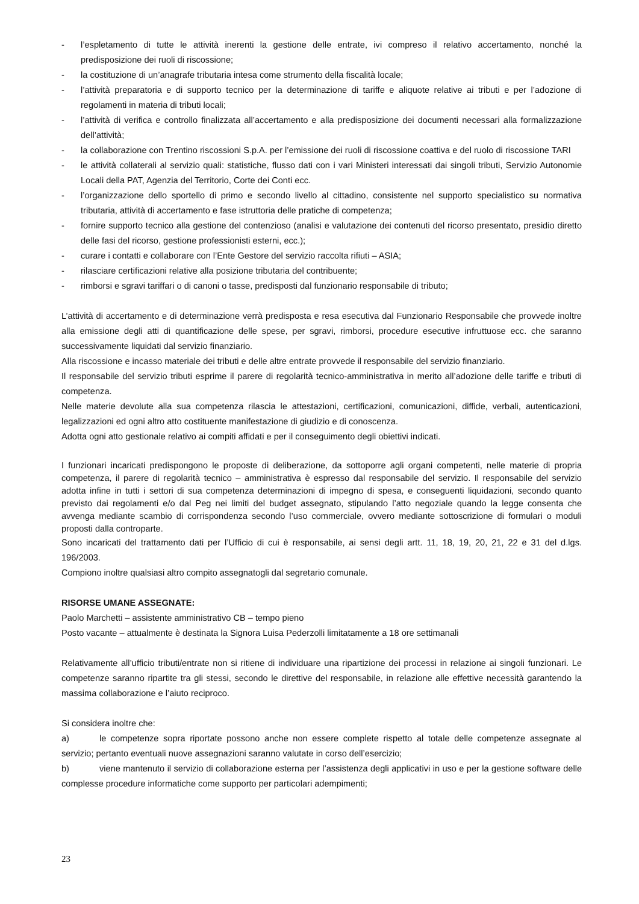- l’espletamento di tutte le attività inerenti la gestione delle entrate, ivi compreso il relativo accertamento, nonché la predisposizione dei ruoli di riscossione;
- la costituzione di un’anagrafe tributaria intesa come strumento della fiscalità locale;
- l’attività preparatoria e di supporto tecnico per la determinazione di tariffe e aliquote relative ai tributi e per l’adozione di regolamenti in materia di tributi locali;
- l’attività di verifica e controllo finalizzata all’accertamento e alla predisposizione dei documenti necessari alla formalizzazione dell’attività;
- la collaborazione con Trentino riscossioni S.p.A. per l’emissione dei ruoli di riscossione coattiva e del ruolo di riscossione TARI
- le attività collaterali al servizio quali: statistiche, flusso dati con i vari Ministeri interessati dai singoli tributi, Servizio Autonomie Locali della PAT, Agenzia del Territorio, Corte dei Conti ecc.
- l’organizzazione dello sportello di primo e secondo livello al cittadino, consistente nel supporto specialistico su normativa tributaria, attività di accertamento e fase istruttoria delle pratiche di competenza;
- fornire supporto tecnico alla gestione del contenzioso (analisi e valutazione dei contenuti del ricorso presentato, presidio diretto delle fasi del ricorso, gestione professionisti esterni, ecc.);
- curare i contatti e collaborare con l’Ente Gestore del servizio raccolta rifiuti – ASIA;
- rilasciare certificazioni relative alla posizione tributaria del contribuente;
- rimborsi e sgravi tariffari o di canoni o tasse, predisposti dal funzionario responsabile di tributo;
L’attività di accertamento e di determinazione verrà predisposta e resa esecutiva dal Funzionario Responsabile che provvede inoltre alla emissione degli atti di quantificazione delle spese, per sgravi, rimborsi, procedure esecutive infruttuose ecc. che saranno successivamente liquidati dal servizio finanziario.
Alla riscossione e incasso materiale dei tributi e delle altre entrate provvede il responsabile del servizio finanziario.
Il responsabile del servizio tributi esprime il parere di regolarità tecnico-amministrativa in merito all’adozione delle tariffe e tributi di competenza.
Nelle materie devolute alla sua competenza rilascia le attestazioni, certificazioni, comunicazioni, diffide, verbali, autenticazioni, legalizzazioni ed ogni altro atto costituente manifestazione di giudizio e di conoscenza.
Adotta ogni atto gestionale relativo ai compiti affidati e per il conseguimento degli obiettivi indicati.
I funzionari incaricati predispongono le proposte di deliberazione, da sottoporre agli organi competenti, nelle materie di propria competenza, il parere di regolarità tecnico – amministrativa è espresso dal responsabile del servizio. Il responsabile del servizio adotta infine in tutti i settori di sua competenza determinazioni di impegno di spesa, e conseguenti liquidazioni, secondo quanto previsto dai regolamenti e/o dal Peg nei limiti del budget assegnato, stipulando l’atto negoziale quando la legge consenta che avvenga mediante scambio di corrispondenza secondo l’uso commerciale, ovvero mediante sottoscrizione di formulari o moduli proposti dalla controparte.
Sono incaricati del trattamento dati per l’Ufficio di cui è responsabile, ai sensi degli artt. 11, 18, 19, 20, 21, 22 e 31 del d.lgs. 196/2003.
Compiono inoltre qualsiasi altro compito assegnatogli dal segretario comunale.
RISORSE UMANE ASSEGNATE:
Paolo Marchetti – assistente amministrativo CB – tempo pieno
Posto vacante – attualmente è destinata la Signora Luisa Pederzolli limitatamente a 18 ore settimanali
Relativamente all’ufficio tributi/entrate non si ritiene di individuare una ripartizione dei processi in relazione ai singoli funzionari. Le competenze saranno ripartite tra gli stessi, secondo le direttive del responsabile, in relazione alle effettive necessità garantendo la massima collaborazione e l’aiuto reciproco.
Si considera inoltre che:
a) le competenze sopra riportate possono anche non essere complete rispetto al totale delle competenze assegnate al servizio; pertanto eventuali nuove assegnazioni saranno valutate in corso dell’esercizio;
b) viene mantenuto il servizio di collaborazione esterna per l’assistenza degli applicativi in uso e per la gestione software delle complesse procedure informatiche come supporto per particolari adempimenti;
23